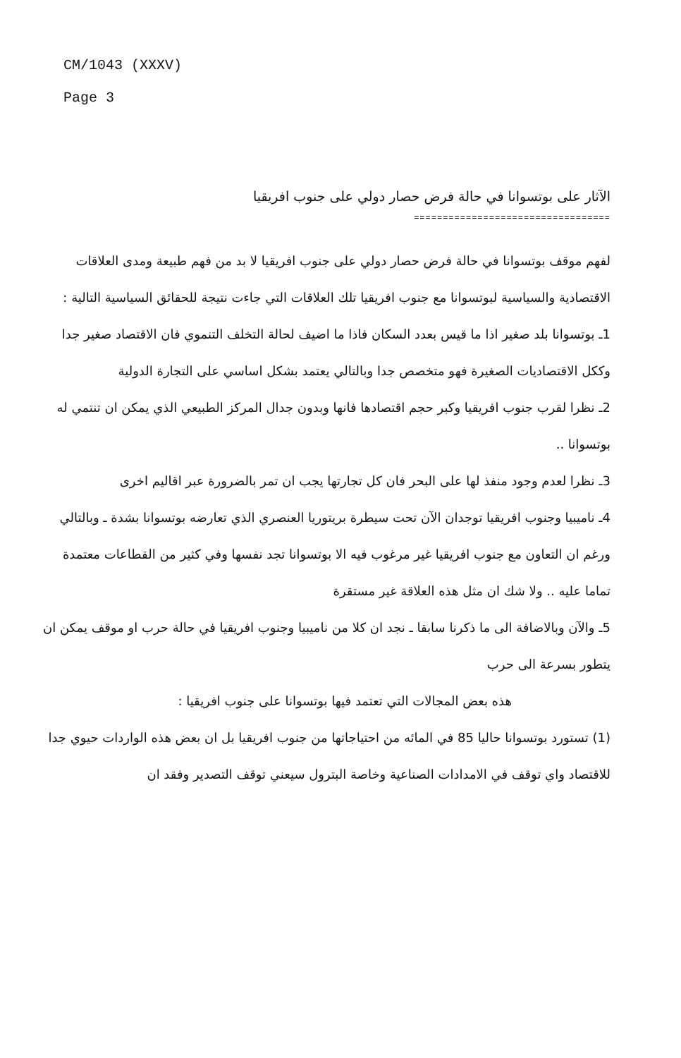CM/1043 (XXXV)
Page 3
الآثار على بوتسوانا في حالة فرض حصار دولي على جنوب افريقيا
==================================
لفهم موقف بوتسوانا في حالة فرض حصار دولي على جنوب افريقيا لا بد من فهم طبيعة ومدى العلاقات الاقتصادية والسياسية لبوتسوانا مع جنوب افريقيا تلك العلاقات التي جاءت نتيجة للحقائق السياسية التالية :
1ـ بوتسوانا بلد صغير اذا ما قيس بعدد السكان فاذا ما اضيف لحالة التخلف التنموي فان الاقتصاد صغير جدا وككل الاقتصاديات الصغيرة فهو متخصص جدا وبالتالي يعتمد بشكل اساسي على التجارة الدولية
2ـ نظرا لقرب جنوب افريقيا وكبر حجم اقتصادها فانها وبدون جدال المركز الطبيعي الذي يمكن ان تنتمي له بوتسوانا ..
3ـ نظرا لعدم وجود منفذ لها على البحر فان كل تجارتها يجب ان تمر بالضرورة عبر اقاليم اخرى
4ـ ناميبيا وجنوب افريقيا توجدان الآن تحت سيطرة بريتوريا العنصري الذي تعارضه بوتسوانا بشدة ـ وبالتالي ورغم ان التعاون مع جنوب افريقيا غير مرغوب فيه الا بوتسوانا تجد نفسها وفي كثير من القطاعات معتمدة تماما عليه .. ولا شك ان مثل هذه العلاقة غير مستقرة
5ـ والآن وبالاضافة الى ما ذكرنا سابقا ـ نجد ان كلا من ناميبيا وجنوب افريقيا في حالة حرب او موقف يمكن ان يتطور بسرعة الى حرب
هذه بعض المجالات التي تعتمد فيها بوتسوانا على جنوب افريقيا :
(1) تستورد بوتسوانا حاليا 85 في المائه من احتياجاتها من جنوب افريقيا بل ان بعض هذه الواردات حيوي جدا للاقتصاد واي توقف في الامدادات الصناعية وخاصة البترول سيعني توقف التصدير وفقد ان